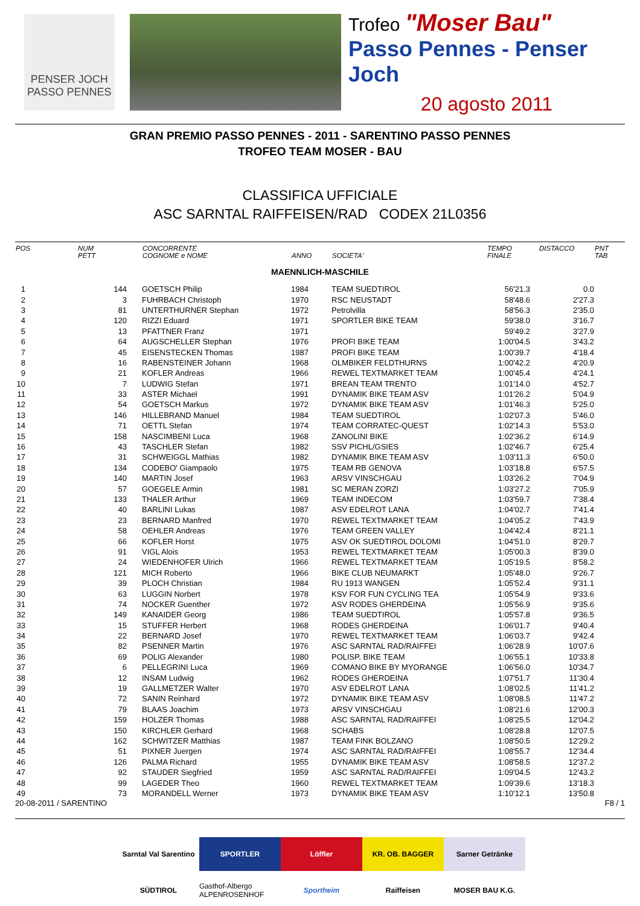PENSER JOCH
PASSO PENNES
Trofeo "Moser Bau"
Passo Pennes - Penser Joch
20 agosto 2011
GRAN PREMIO PASSO PENNES - 2011 - SARENTINO PASSO PENNES
TROFEO TEAM MOSER - BAU
CLASSIFICA UFFICIALE
ASC SARNTAL RAIFFEISEN/RAD CODEX 21L0356
| POS | NUM PETT | CONCORRENTE COGNOME e NOME | ANNO | SOCIETA' | TEMPO FINALE | DISTACCO | PNT TAB |
| --- | --- | --- | --- | --- | --- | --- | --- |
| MAENNLICH-MASCHILE | | | | | | | |
| 1 | 144 | GOETSCH Philip | 1984 | TEAM SUEDTIROL | 56'21.3 | 0.0 | |
| 2 | 3 | FUHRBACH Christoph | 1970 | RSC NEUSTADT | 58'48.6 | 2'27.3 | |
| 3 | 81 | UNTERTHURNER Stephan | 1972 | Petrolvilla | 58'56.3 | 2'35.0 | |
| 4 | 120 | RIZZI Eduard | 1971 | SPORTLER BIKE TEAM | 59'38.0 | 3'16.7 | |
| 5 | 13 | PFATTNER Franz | 1971 | | 59'49.2 | 3'27.9 | |
| 6 | 64 | AUGSCHELLER Stephan | 1976 | PROFI BIKE TEAM | 1:00'04.5 | 3'43.2 | |
| 7 | 45 | EISENSTECKEN Thomas | 1987 | PROFI BIKE TEAM | 1:00'39.7 | 4'18.4 | |
| 8 | 16 | RABENSTEINER Johann | 1968 | OLMBIKER FELDTHURNS | 1:00'42.2 | 4'20.9 | |
| 9 | 21 | KOFLER Andreas | 1966 | REWEL TEXTMARKET TEAM | 1:00'45.4 | 4'24.1 | |
| 10 | 7 | LUDWIG Stefan | 1971 | BREAN TEAM TRENTO | 1:01'14.0 | 4'52.7 | |
| 11 | 33 | ASTER Michael | 1991 | DYNAMIK BIKE TEAM ASV | 1:01'26.2 | 5'04.9 | |
| 12 | 54 | GOETSCH Markus | 1972 | DYNAMIK BIKE TEAM ASV | 1:01'46.3 | 5'25.0 | |
| 13 | 146 | HILLEBRAND Manuel | 1984 | TEAM SUEDTIROL | 1:02'07.3 | 5'46.0 | |
| 14 | 71 | OETTL Stefan | 1974 | TEAM CORRATEC-QUEST | 1:02'14.3 | 5'53.0 | |
| 15 | 158 | NASCIMBENI Luca | 1968 | ZANOLINI BIKE | 1:02'36.2 | 6'14.9 | |
| 16 | 43 | TASCHLER Stefan | 1982 | SSV PICHL/GSIES | 1:02'46.7 | 6'25.4 | |
| 17 | 31 | SCHWEIGGL Mathias | 1982 | DYNAMIK BIKE TEAM ASV | 1:03'11.3 | 6'50.0 | |
| 18 | 134 | CODEBO' Giampaolo | 1975 | TEAM RB GENOVA | 1:03'18.8 | 6'57.5 | |
| 19 | 140 | MARTIN Josef | 1963 | ARSV VINSCHGAU | 1:03'26.2 | 7'04.9 | |
| 20 | 57 | GOEGELE Armin | 1981 | SC MERAN ZORZI | 1:03'27.2 | 7'05.9 | |
| 21 | 133 | THALER Arthur | 1969 | TEAM INDECOM | 1:03'59.7 | 7'38.4 | |
| 22 | 40 | BARLINI Lukas | 1987 | ASV EDELROT LANA | 1:04'02.7 | 7'41.4 | |
| 23 | 23 | BERNARD Manfred | 1970 | REWEL TEXTMARKET TEAM | 1:04'05.2 | 7'43.9 | |
| 24 | 58 | OEHLER Andreas | 1976 | TEAM GREEN VALLEY | 1:04'42.4 | 8'21.1 | |
| 25 | 66 | KOFLER Horst | 1975 | ASV OK SUEDTIROL DOLOMI | 1:04'51.0 | 8'29.7 | |
| 26 | 91 | VIGL Alois | 1953 | REWEL TEXTMARKET TEAM | 1:05'00.3 | 8'39.0 | |
| 27 | 24 | WIEDENHOFER Ulrich | 1966 | REWEL TEXTMARKET TEAM | 1:05'19.5 | 8'58.2 | |
| 28 | 121 | MICH Roberto | 1966 | BIKE CLUB NEUMARKT | 1:05'48.0 | 9'26.7 | |
| 29 | 39 | PLOCH Christian | 1984 | RU 1913 WANGEN | 1:05'52.4 | 9'31.1 | |
| 30 | 63 | LUGGIN Norbert | 1978 | KSV FOR FUN CYCLING TEA | 1:05'54.9 | 9'33.6 | |
| 31 | 74 | NOCKER Guenther | 1972 | ASV RODES GHERDEINA | 1:05'56.9 | 9'35.6 | |
| 32 | 149 | KANAIDER Georg | 1986 | TEAM SUEDTIROL | 1:05'57.8 | 9'36.5 | |
| 33 | 15 | STUFFER Herbert | 1968 | RODES GHERDEINA | 1:06'01.7 | 9'40.4 | |
| 34 | 22 | BERNARD Josef | 1970 | REWEL TEXTMARKET TEAM | 1:06'03.7 | 9'42.4 | |
| 35 | 82 | PSENNER Martin | 1976 | ASC SARNTAL RAD/RAIFFEI | 1:06'28.9 | 10'07.6 | |
| 36 | 69 | POLIG Alexander | 1980 | POLISP. BIKE TEAM | 1:06'55.1 | 10'33.8 | |
| 37 | 6 | PELLEGRINI Luca | 1969 | COMANO BIKE BY MYORANGE | 1:06'56.0 | 10'34.7 | |
| 38 | 12 | INSAM Ludwig | 1962 | RODES GHERDEINA | 1:07'51.7 | 11'30.4 | |
| 39 | 19 | GALLMETZER Walter | 1970 | ASV EDELROT LANA | 1:08'02.5 | 11'41.2 | |
| 40 | 72 | SANIN Reinhard | 1972 | DYNAMIK BIKE TEAM ASV | 1:08'08.5 | 11'47.2 | |
| 41 | 79 | BLAAS Joachim | 1973 | ARSV VINSCHGAU | 1:08'21.6 | 12'00.3 | |
| 42 | 159 | HOLZER Thomas | 1988 | ASC SARNTAL RAD/RAIFFEI | 1:08'25.5 | 12'04.2 | |
| 43 | 150 | KIRCHLER Gerhard | 1968 | SCHABS | 1:08'28.8 | 12'07.5 | |
| 44 | 162 | SCHWITZER Matthias | 1987 | TEAM FINK BOLZANO | 1:08'50.5 | 12'29.2 | |
| 45 | 51 | PIXNER Juergen | 1974 | ASC SARNTAL RAD/RAIFFEI | 1:08'55.7 | 12'34.4 | |
| 46 | 126 | PALMA Richard | 1955 | DYNAMIK BIKE TEAM ASV | 1:08'58.5 | 12'37.2 | |
| 47 | 92 | STAUDER Siegfried | 1959 | ASC SARNTAL RAD/RAIFFEI | 1:09'04.5 | 12'43.2 | |
| 48 | 99 | LAGEDER Theo | 1960 | REWEL TEXTMARKET TEAM | 1:09'39.6 | 13'18.3 | |
| 49 | 73 | MORANDELL Werner | 1973 | DYNAMIK BIKE TEAM ASV | 1:10'12.1 | 13'50.8 | |
20-08-2011 / SARENTINO F8 / 1
Sarntal Val Sarentino
SPORTLER
Löffler
KR. OB. BAGGER
Sarner Getränke
SÜDTIROL
Gasthof-Albergo ALPENROSENHOF
Sportheim
Raiffeisen
MOSER BAU K.G.